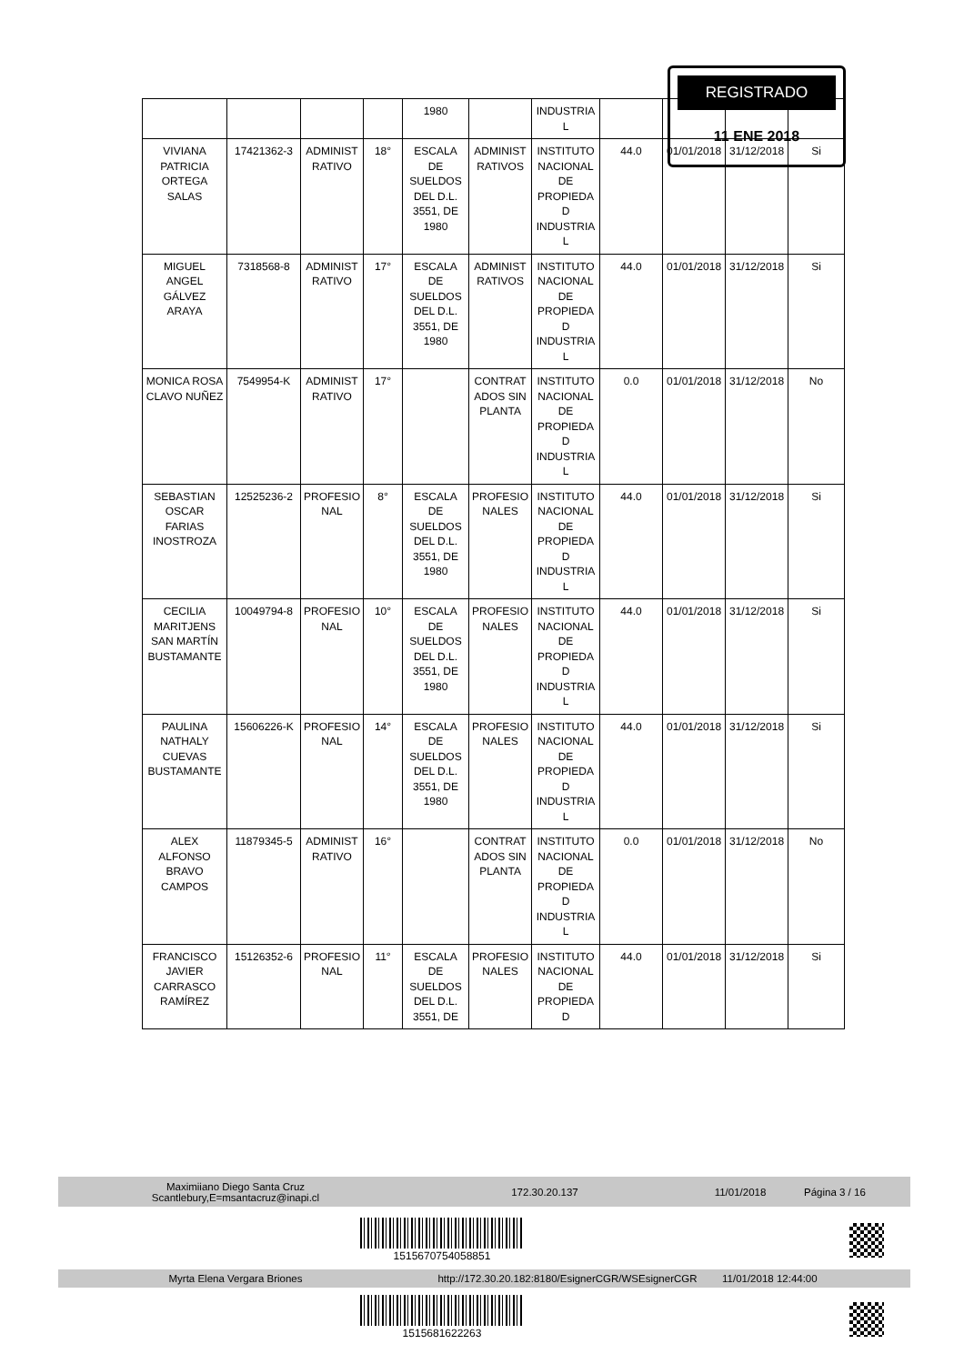| | | | | 1980 | | INDUSTRIA L | | | | |
| VIVIANA PATRICIA ORTEGA SALAS | 17421362-3 | ADMINIST RATIVO | 18° | ESCALA DE SUELDOS DEL D.L. 3551, DE 1980 | ADMINIST RATIVOS | INSTITUTO NACIONAL DE PROPIEDA D INDUSTRIA L | 44.0 | 01/01/2018 | 31/12/2018 | Si |
| MIGUEL ANGEL GÁLVEZ ARAYA | 7318568-8 | ADMINIST RATIVO | 17° | ESCALA DE SUELDOS DEL D.L. 3551, DE 1980 | ADMINIST RATIVOS | INSTITUTO NACIONAL DE PROPIEDA D INDUSTRIA L | 44.0 | 01/01/2018 | 31/12/2018 | Si |
| MONICA ROSA CLAVO NUÑEZ | 7549954-K | ADMINIST RATIVO | 17° | | CONTRAT ADOS SIN PLANTA | INSTITUTO NACIONAL DE PROPIEDA D INDUSTRIA L | 0.0 | 01/01/2018 | 31/12/2018 | No |
| SEBASTIAN OSCAR FARIAS INOSTROZA | 12525236-2 | PROFESIO NAL | 8° | ESCALA DE SUELDOS DEL D.L. 3551, DE 1980 | PROFESIO NALES | INSTITUTO NACIONAL DE PROPIEDA D INDUSTRIA L | 44.0 | 01/01/2018 | 31/12/2018 | Si |
| CECILIA MARITJENS SAN MARTÍN BUSTAMANTE | 10049794-8 | PROFESIO NAL | 10° | ESCALA DE SUELDOS DEL D.L. 3551, DE 1980 | PROFESIO NALES | INSTITUTO NACIONAL DE PROPIEDA D INDUSTRIA L | 44.0 | 01/01/2018 | 31/12/2018 | Si |
| PAULINA NATHALY CUEVAS BUSTAMANTE | 15606226-K | PROFESIO NAL | 14° | ESCALA DE SUELDOS DEL D.L. 3551, DE 1980 | PROFESIO NALES | INSTITUTO NACIONAL DE PROPIEDA D INDUSTRIA L | 44.0 | 01/01/2018 | 31/12/2018 | Si |
| ALEX ALFONSO BRAVO CAMPOS | 11879345-5 | ADMINIST RATIVO | 16° | | CONTRAT ADOS SIN PLANTA | INSTITUTO NACIONAL DE PROPIEDA D INDUSTRIA L | 0.0 | 01/01/2018 | 31/12/2018 | No |
| FRANCISCO JAVIER CARRASCO RAMÍREZ | 15126352-6 | PROFESIO NAL | 11° | ESCALA DE SUELDOS DEL D.L. 3551, DE | PROFESIO NALES | INSTITUTO NACIONAL DE PROPIEDA D | 44.0 | 01/01/2018 | 31/12/2018 | Si |
REGISTRADO
11 ENE 2018
Maximiiano Diego Santa Cruz
Scantlebury,E=msantacruz@inapi.cl
172.30.20.137 11/01/2018 Página 3 / 16
1515670754058851
Myrta Elena Vergara Briones http://172.30.20.182:8180/EsignerCGR/WSEsignerCGR 11/01/2018 12:44:00
1515681622263